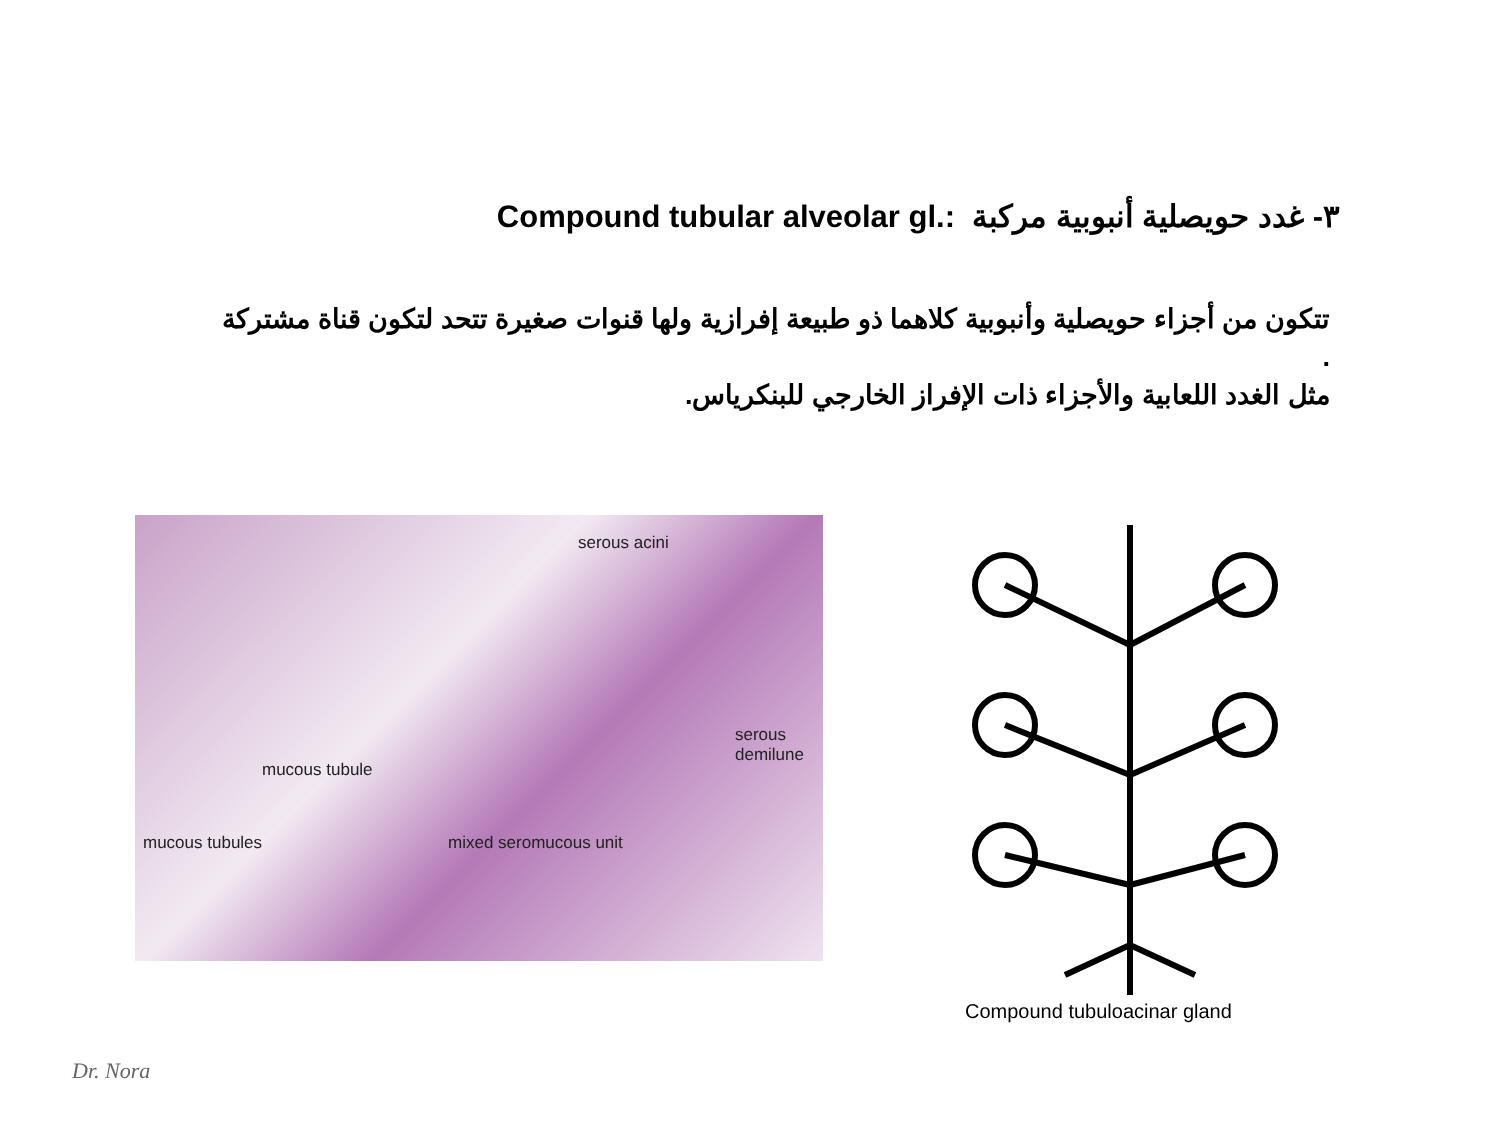٣- غدد حويصلية أنبوبية مركبة Compound tubular alveolar gl.:
تتكون من أجزاء حويصلية وأنبوبية كلاهما ذو طبيعة إفرازية ولها قنوات صغيرة تتحد لتكون قناة مشتركة .
مثل الغدد اللعابية والأجزاء ذات الإفراز الخارجي للبنكرياس.
serous acini
serous
demilune
mucous tubule
mucous tubules mixed seromucous unit
Compound tubuloacinar gland
Dr. Nora